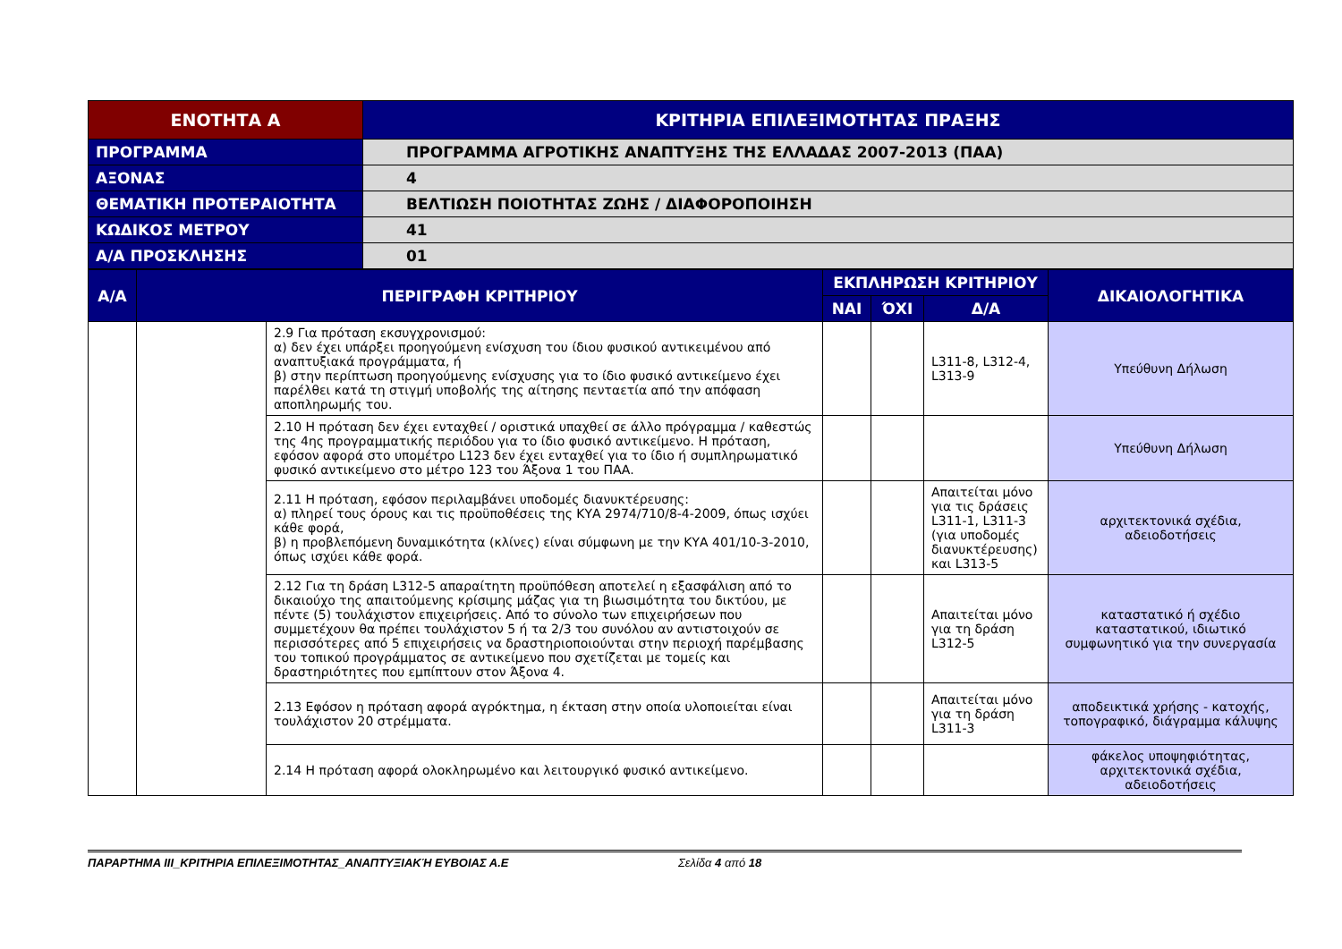| ΕΝΟΤΗΤΑ Α | ΚΡΙΤΗΡΙΑ ΕΠΙΛΕΞΙΜΟΤΗΤΑΣ ΠΡΑΞΗΣ |
| --- | --- |
| ΠΡΟΓΡΑΜΜΑ | ΠΡΟΓΡΑΜΜΑ ΑΓΡΟΤΙΚΗΣ ΑΝΑΠΤΥΞΗΣ ΤΗΣ ΕΛΛΑΔΑΣ 2007-2013 (ΠΑΑ) |
| ΑΞΟΝΑΣ | 4 |
| ΘΕΜΑΤΙΚΗ ΠΡΟΤΕΡΑΙΟΤΗΤΑ | ΒΕΛΤΙΩΣΗ ΠΟΙΟΤΗΤΑΣ ΖΩΗΣ / ΔΙΑΦΟΡΟΠΟΙΗΣΗ |
| ΚΩΔΙΚΟΣ ΜΕΤΡΟΥ | 41 |
| Α/Α ΠΡΟΣΚΛΗΣΗΣ | 01 |
| Α/Α | ΠΕΡΙΓΡΑΦΗ ΚΡΙΤΗΡΙΟΥ | | ΕΚΠΛΗΡΩΣΗ ΚΡΙΤΗΡΙΟΥ | | | ΔΙΚΑΙΟΛΟΓΗΤΙΚΑ |
| --- | --- | --- | --- | --- | --- | --- |
| | | | ΝΑΙ | ΌΧΙ | Δ/Α | |
| | | 2.9 Για πρόταση εκσυγχρονισμού: α) δεν έχει υπάρξει προηγούμενη ενίσχυση του ίδιου φυσικού αντικειμένου από αναπτυξιακά προγράμματα, ή β) στην περίπτωση προηγούμενης ενίσχυσης για το ίδιο φυσικό αντικείμενο έχει παρέλθει κατά τη στιγμή υποβολής της αίτησης πενταετία από την απόφαση αποπληρωμής του. | | | L311-8, L312-4, L313-9 | Υπεύθυνη Δήλωση |
| | | 2.10 Η πρόταση δεν έχει ενταχθεί / οριστικά υπαχθεί σε άλλο πρόγραμμα / καθεστώς της 4ης προγραμματικής περιόδου για το ίδιο φυσικό αντικείμενο. Η πρόταση, εφόσον αφορά στο υπομέτρο L123 δεν έχει ενταχθεί για το ίδιο ή συμπληρωματικό φυσικό αντικείμενο στο μέτρο 123 του Άξονα 1 του ΠΑΑ. | | | | Υπεύθυνη Δήλωση |
| | | 2.11 Η πρόταση, εφόσον περιλαμβάνει υποδομές διανυκτέρευσης: α) πληρεί τους όρους και τις προϋποθέσεις της ΚΥΑ 2974/710/8-4-2009, όπως ισχύει κάθε φορά, β) η προβλεπόμενη δυναμικότητα (κλίνες) είναι σύμφωνη με την ΚΥΑ 401/10-3-2010, όπως ισχύει κάθε φορά. | | | Απαιτείται μόνο για τις δράσεις L311-1, L311-3 (για υποδομές διανυκτέρευσης) και L313-5 | αρχιτεκτονικά σχέδια, αδειοδοτήσεις |
| | | 2.12 Για τη δράση L312-5 απαραίτητη προϋπόθεση αποτελεί η εξασφάλιση από το δικαιούχο της απαιτούμενης κρίσιμης μάζας για τη βιωσιμότητα του δικτύου, με πέντε (5) τουλάχιστον επιχειρήσεις. Από το σύνολο των επιχειρήσεων που συμμετέχουν θα πρέπει τουλάχιστον 5 ή τα 2/3 του συνόλου αν αντιστοιχούν σε περισσότερες από 5 επιχειρήσεις να δραστηριοποιούνται στην περιοχή παρέμβασης του τοπικού προγράμματος σε αντικείμενο που σχετίζεται με τομείς και δραστηριότητες που εμπίπτουν στον Άξονα 4. | | | Απαιτείται μόνο για τη δράση L312-5 | καταστατικό ή σχέδιο καταστατικού, ιδιωτικό συμφωνητικό για την συνεργασία |
| | | 2.13 Εφόσον η πρόταση αφορά αγρόκτημα, η έκταση στην οποία υλοποιείται είναι τουλάχιστον 20 στρέμματα. | | | Απαιτείται μόνο για τη δράση L311-3 | αποδεικτικά χρήσης - κατοχής, τοπογραφικό, διάγραμμα κάλυψης |
| | | 2.14 Η πρόταση αφορά ολοκληρωμένο και λειτουργικό φυσικό αντικείμενο. | | | | φάκελος υποψηφιότητας, αρχιτεκτονικά σχέδια, αδειοδοτήσεις |
ΠΑΡΑΡΤΗΜΑ ΙΙΙ_ΚΡΙΤΗΡΙΑ ΕΠΙΛΕΞΙΜΟΤΗΤΑΣ_ΑΝΑΠΤΥΞΙΑΚΉ ΕΥΒΟΙΑΣ Α.Ε Σελίδα 4 από 18